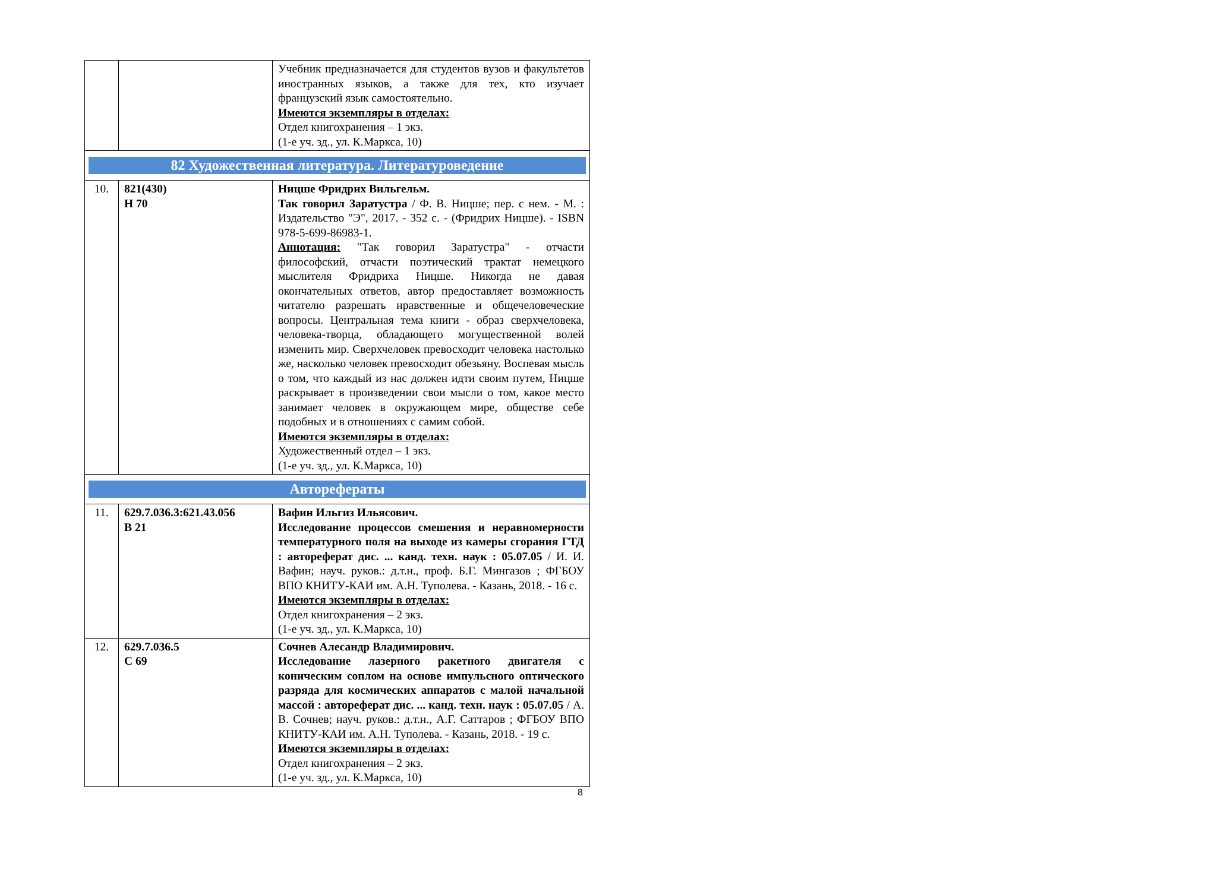| | | Учебник предназначается для студентов вузов и факультетов иностранных языков, а также для тех, кто изучает французский язык самостоятельно. Имеются экземпляры в отделах: Отдел книгохранения – 1 экз. (1-е уч. зд., ул. К.Маркса, 10) |
| 82 Художественная литература. Литературоведение | | |
| 10. | 821(430) Н 70 | Ницше Фридрих Вильгельм. Так говорил Заратустра / Ф. В. Ницше; пер. с нем. - М. : Издательство "Э", 2017. - 352 с. - (Фридрих Ницше). - ISBN 978-5-699-86983-1. Аннотация: "Так говорил Заратустра" - отчасти философский, отчасти поэтический трактат немецкого мыслителя Фридриха Ницше. Никогда не давая окончательных ответов, автор предоставляет возможность читателю разрешать нравственные и общечеловеческие вопросы. Центральная тема книги - образ сверхчеловека, человека-творца, обладающего могущественной волей изменить мир. Сверхчеловек превосходит человека настолько же, насколько человек превосходит обезьяну. Воспевая мысль о том, что каждый из нас должен идти своим путем, Ницше раскрывает в произведении свои мысли о том, какое место занимает человек в окружающем мире, обществе себе подобных и в отношениях с самим собой. Имеются экземпляры в отделах: Художественный отдел – 1 экз. (1-е уч. зд., ул. К.Маркса, 10) |
| Авторефераты | | |
| 11. | 629.7.036.3:621.43.056 В 21 | Вафин Ильгиз Ильясович. Исследование процессов смешения и неравномерности температурного поля на выходе из камеры сгорания ГТД : автореферат дис. ... канд. техн. наук : 05.07.05 / И. И. Вафин; науч. руков.: д.т.н., проф. Б.Г. Мингазов ; ФГБОУ ВПО КНИТУ-КАИ им. А.Н. Туполева. - Казань, 2018. - 16 с. Имеются экземпляры в отделах: Отдел книгохранения – 2 экз. (1-е уч. зд., ул. К.Маркса, 10) |
| 12. | 629.7.036.5 С 69 | Сочнев Алесандр Владимирович. Исследование лазерного ракетного двигателя с коническим соплом на основе импульсного оптического разряда для космических аппаратов с малой начальной массой : автореферат дис. ... канд. техн. наук : 05.07.05 / А. В. Сочнев; науч. руков.: д.т.н., А.Г. Саттаров ; ФГБОУ ВПО КНИТУ-КАИ им. А.Н. Туполева. - Казань, 2018. - 19 с. Имеются экземпляры в отделах: Отдел книгохранения – 2 экз. (1-е уч. зд., ул. К.Маркса, 10) |
8